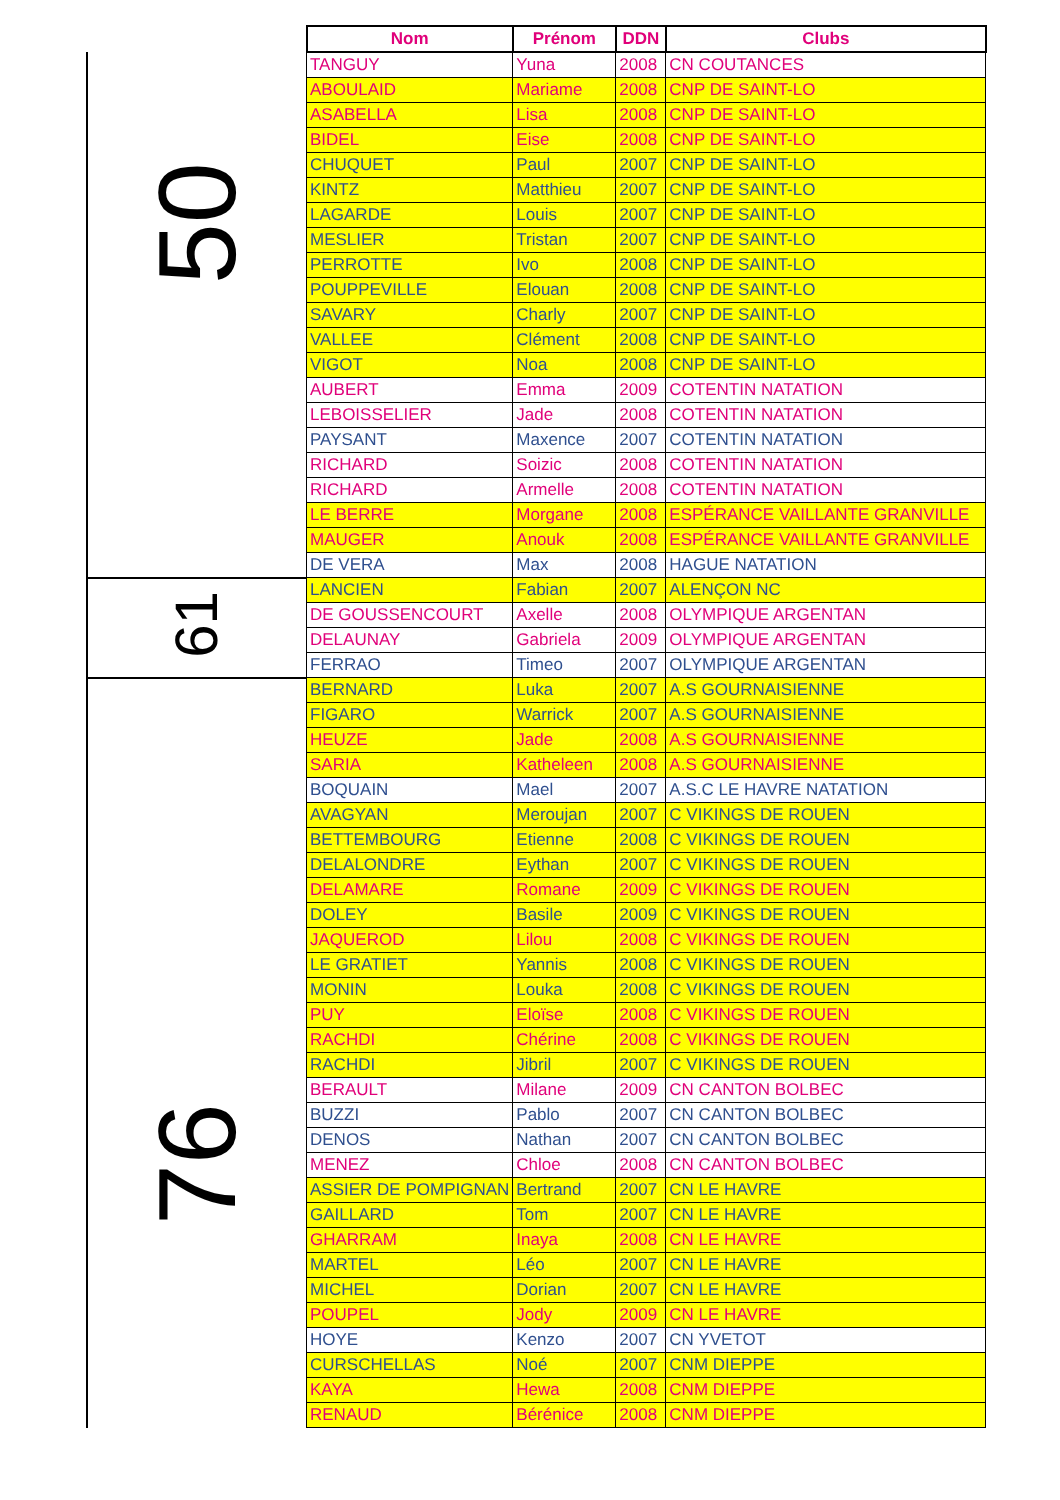| | Nom | Prénom | DDN | Clubs |
| --- | --- | --- | --- | --- |
| 50 | TANGUY | Yuna | 2008 | CN COUTANCES |
| | ABOULAID | Mariame | 2008 | CNP DE SAINT-LO |
| | ASABELLA | Lisa | 2008 | CNP DE SAINT-LO |
| | BIDEL | Eise | 2008 | CNP DE SAINT-LO |
| | CHUQUET | Paul | 2007 | CNP DE SAINT-LO |
| | KINTZ | Matthieu | 2007 | CNP DE SAINT-LO |
| | LAGARDE | Louis | 2007 | CNP DE SAINT-LO |
| | MESLIER | Tristan | 2007 | CNP DE SAINT-LO |
| | PERROTTE | Ivo | 2008 | CNP DE SAINT-LO |
| | POUPPEVILLE | Elouan | 2008 | CNP DE SAINT-LO |
| | SAVARY | Charly | 2007 | CNP DE SAINT-LO |
| | VALLEE | Clément | 2008 | CNP DE SAINT-LO |
| | VIGOT | Noa | 2008 | CNP DE SAINT-LO |
| | AUBERT | Emma | 2009 | COTENTIN NATATION |
| | LEBOISSELIER | Jade | 2008 | COTENTIN NATATION |
| | PAYSANT | Maxence | 2007 | COTENTIN NATATION |
| | RICHARD | Soizic | 2008 | COTENTIN NATATION |
| | RICHARD | Armelle | 2008 | COTENTIN NATATION |
| | LE BERRE | Morgane | 2008 | ESPÉRANCE VAILLANTE GRANVILLE |
| | MAUGER | Anouk | 2008 | ESPÉRANCE VAILLANTE GRANVILLE |
| | DE VERA | Max | 2008 | HAGUE NATATION |
| 61 | LANCIEN | Fabian | 2007 | ALENÇON NC |
| | DE GOUSSENCOURT | Axelle | 2008 | OLYMPIQUE ARGENTAN |
| | DELAUNAY | Gabriela | 2009 | OLYMPIQUE ARGENTAN |
| | FERRAO | Timeo | 2007 | OLYMPIQUE ARGENTAN |
| 76 | BERNARD | Luka | 2007 | A.S GOURNAISIENNE |
| | FIGARO | Warrick | 2007 | A.S GOURNAISIENNE |
| | HEUZE | Jade | 2008 | A.S GOURNAISIENNE |
| | SARIA | Katheleen | 2008 | A.S GOURNAISIENNE |
| | BOQUAIN | Mael | 2007 | A.S.C LE HAVRE NATATION |
| | AVAGYAN | Meroujan | 2007 | C VIKINGS DE ROUEN |
| | BETTEMBOURG | Etienne | 2008 | C VIKINGS DE ROUEN |
| | DELALONDRE | Eythan | 2007 | C VIKINGS DE ROUEN |
| | DELAMARE | Romane | 2009 | C VIKINGS DE ROUEN |
| | DOLEY | Basile | 2009 | C VIKINGS DE ROUEN |
| | JAQUEROD | Lilou | 2008 | C VIKINGS DE ROUEN |
| | LE GRATIET | Yannis | 2008 | C VIKINGS DE ROUEN |
| | MONIN | Louka | 2008 | C VIKINGS DE ROUEN |
| | PUY | Eloïse | 2008 | C VIKINGS DE ROUEN |
| | RACHDI | Chérine | 2008 | C VIKINGS DE ROUEN |
| | RACHDI | Jibril | 2007 | C VIKINGS DE ROUEN |
| | BERAULT | Milane | 2009 | CN CANTON BOLBEC |
| | BUZZI | Pablo | 2007 | CN CANTON BOLBEC |
| | DENOS | Nathan | 2007 | CN CANTON BOLBEC |
| | MENEZ | Chloe | 2008 | CN CANTON BOLBEC |
| | ASSIER DE POMPIGNAN | Bertrand | 2007 | CN LE HAVRE |
| | GAILLARD | Tom | 2007 | CN LE HAVRE |
| | GHARRAM | Inaya | 2008 | CN LE HAVRE |
| | MARTEL | Léo | 2007 | CN LE HAVRE |
| | MICHEL | Dorian | 2007 | CN LE HAVRE |
| | POUPEL | Jody | 2009 | CN LE HAVRE |
| | HOYE | Kenzo | 2007 | CN YVETOT |
| | CURSCHELLAS | Noé | 2007 | CNM DIEPPE |
| | KAYA | Hewa | 2008 | CNM DIEPPE |
| | RENAUD | Bérénice | 2008 | CNM DIEPPE |